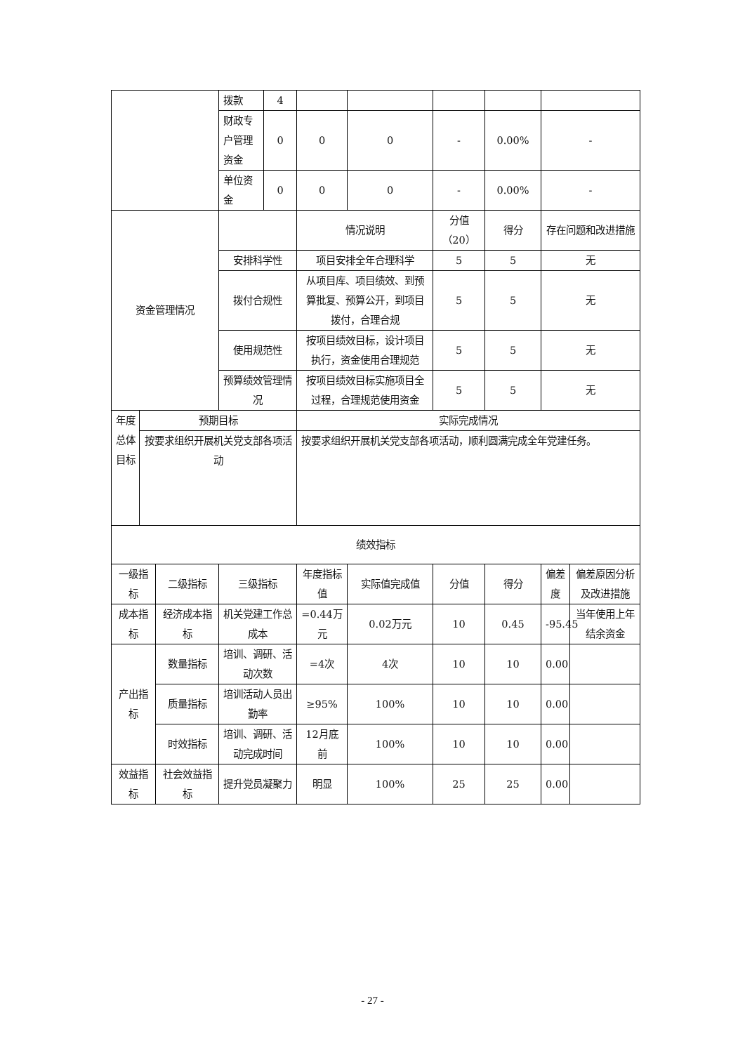| | | | 拨款 | 4 | | | | | | |
| | | | 财政专户管理资金 | 0 | 0 | 0 | - | 0.00% | - | |
| | | | 单位资金 | 0 | 0 | 0 | - | 0.00% | - | |
| 资金管理情况 | | | | | 情况说明 | | 分值（20） | 得分 | 存在问题和改进措施 | |
| | | | 安排科学性 | | 项目安排全年合理科学 | | 5 | 5 | 无 | |
| | | | 拨付合规性 | | 从项目库、项目绩效、到预算批复、预算公开，到项目拨付，合理合规 | | 5 | 5 | 无 | |
| | | | 使用规范性 | | 按项目绩效目标，设计项目执行，资金使用合理规范 | | 5 | 5 | 无 | |
| | | | 预算绩效管理情况 | | 按项目绩效目标实施项目全过程，合理规范使用资金 | | 5 | 5 | 无 | |
| 年度总体目标 | 预期目标 | | | | 实际完成情况 | | | | | |
| | 按要求组织开展机关党支部各项活动 | | | | 按要求组织开展机关党支部各项活动，顺利圆满完成全年党建任务。 | | | | | |
| 绩效指标 | | | | | | | | | | |
| 一级指标 | | 二级指标 | 三级指标 | | 年度指标值 | 实际值完成值 | 分值 | 得分 | 偏差度 | 偏差原因分析及改进措施 |
| 成本指标 | | 经济成本指标 | 机关党建工作总成本 | | =0.44万元 | 0.02万元 | 10 | 0.45 | -95.45 | 当年使用上年结余资金 |
| 产出指标 | | 数量指标 | 培训、调研、活动次数 | | =4次 | 4次 | 10 | 10 | 0.00 | |
| | | 质量指标 | 培训活动人员出勤率 | | ≥95% | 100% | 10 | 10 | 0.00 | |
| | | 时效指标 | 培训、调研、活动完成时间 | | 12月底前 | 100% | 10 | 10 | 0.00 | |
| 效益指标 | | 社会效益指标 | 提升党员凝聚力 | | 明显 | 100% | 25 | 25 | 0.00 | |
- 27 -